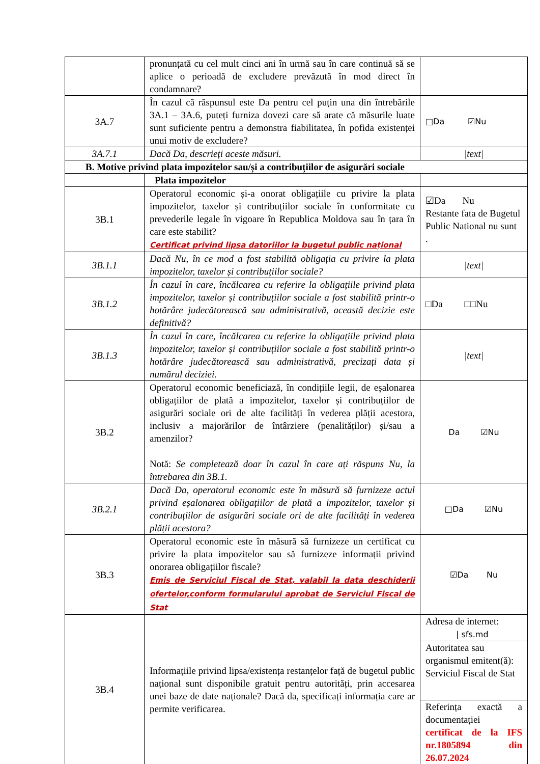| | pronunțată cu cel mult cinci ani în urmă sau în care continuă să se aplice o perioadă de excludere prevăzută în mod direct în condamnare? | |
| 3A.7 | În cazul că răspunsul este Da pentru cel puțin una din întrebările 3A.1 – 3A.6, puteți furniza dovezi care să arate că măsurile luate sunt suficiente pentru a demonstra fiabilitatea, în pofida existenței unui motiv de excludere? | □Da ☑Nu |
| 3A.7.1 | Dacă Da, descrieți aceste măsuri. | /text/ |
| B. Motive privind plata impozitelor sau/și a contribuțiilor de asigurări sociale | | |
| | Plata impozitelor | |
| 3B.1 | Operatorul economic și-a onorat obligațiile cu privire la plata impozitelor, taxelor și contribuțiilor sociale în conformitate cu prevederile legale în vigoare în Republica Moldova sau în țara în care este stabilit? Certificat privind lipsa datoriilor la bugetul public național | ☑Da Nu Restante fata de Bugetul Public National nu sunt . |
| 3B.1.1 | Dacă Nu, în ce mod a fost stabilită obligația cu privire la plata impozitelor, taxelor și contribuțiilor sociale? | /text/ |
| 3B.1.2 | În cazul în care, încălcarea cu referire la obligațiile privind plata impozitelor, taxelor și contribuțiilor sociale a fost stabilită printr-o hotărâre judecătorească sau administrativă, această decizie este definitivă? | □Da □□Nu |
| 3B.1.3 | În cazul în care, încălcarea cu referire la obligațiile privind plata impozitelor, taxelor și contribuțiilor sociale a fost stabilită printr-o hotărâre judecătorească sau administrativă, precizați data și numărul deciziei. | /text/ |
| 3B.2 | Operatorul economic beneficiază, în condițiile legii, de eșalonarea obligațiilor de plată a impozitelor, taxelor și contribuțiilor de asigurări sociale ori de alte facilități în vederea plății acestora, inclusiv a majorărilor de întârziere (penalităților) și/sau a amenzilor? Notă: Se completează doar în cazul în care ați răspuns Nu, la întrebarea din 3B.1. | Da ☑Nu |
| 3B.2.1 | Dacă Da, operatorul economic este în măsură să furnizeze actul privind eșalonarea obligațiilor de plată a impozitelor, taxelor și contribuțiilor de asigurări sociale ori de alte facilități în vederea plății acestora? | □Da ☑Nu |
| 3B.3 | Operatorul economic este în măsură să furnizeze un certificat cu privire la plata impozitelor sau să furnizeze informații privind onorarea obligațiilor fiscale? Emis de Serviciul Fiscal de Stat, valabil la data deschiderii ofertelor,conform formularului aprobat de Serviciul Fiscal de Stat | ☑Da Nu |
| 3B.4 | Informațiile privind lipsa/existența restanțelor față de bugetul public național sunt disponibile gratuit pentru autorități, prin accesarea unei baze de date naționale? Dacă da, specificați informația care ar permite verificarea. | Adresa de internet: / sfs.md Autoritatea sau organismul emitent(ă): Serviciul Fiscal de Stat Referința exactă a documentației certificat de la IFS nr.1805894 din 26.07.2024 |